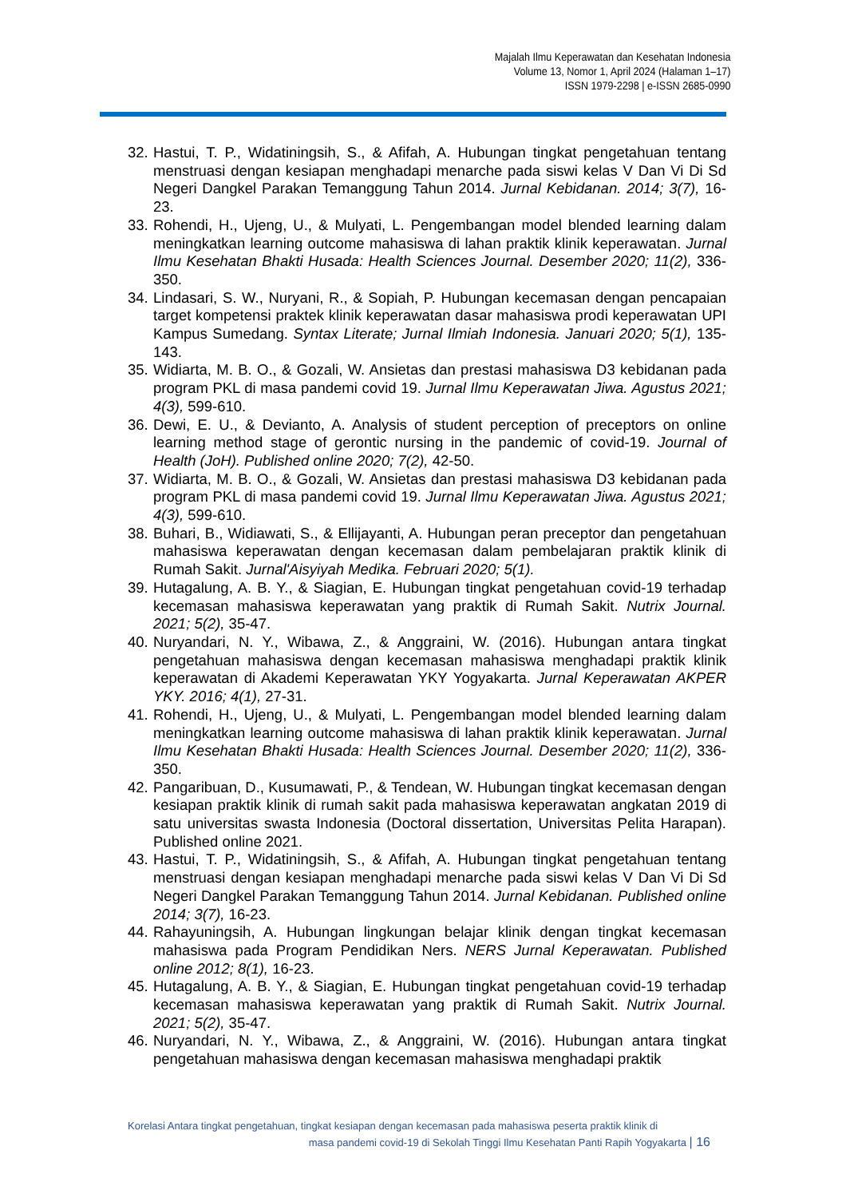Majalah Ilmu Keperawatan dan Kesehatan Indonesia
Volume 13, Nomor 1, April 2024 (Halaman 1–17)
ISSN 1979-2298 | e-ISSN 2685-0990
32. Hastui, T. P., Widatiningsih, S., & Afifah, A. Hubungan tingkat pengetahuan tentang menstruasi dengan kesiapan menghadapi menarche pada siswi kelas V Dan Vi Di Sd Negeri Dangkel Parakan Temanggung Tahun 2014. Jurnal Kebidanan. 2014; 3(7), 16-23.
33. Rohendi, H., Ujeng, U., & Mulyati, L. Pengembangan model blended learning dalam meningkatkan learning outcome mahasiswa di lahan praktik klinik keperawatan. Jurnal Ilmu Kesehatan Bhakti Husada: Health Sciences Journal. Desember 2020; 11(2), 336-350.
34. Lindasari, S. W., Nuryani, R., & Sopiah, P. Hubungan kecemasan dengan pencapaian target kompetensi praktek klinik keperawatan dasar mahasiswa prodi keperawatan UPI Kampus Sumedang. Syntax Literate; Jurnal Ilmiah Indonesia. Januari 2020; 5(1), 135-143.
35. Widiarta, M. B. O., & Gozali, W. Ansietas dan prestasi mahasiswa D3 kebidanan pada program PKL di masa pandemi covid 19. Jurnal Ilmu Keperawatan Jiwa. Agustus 2021; 4(3), 599-610.
36. Dewi, E. U., & Devianto, A. Analysis of student perception of preceptors on online learning method stage of gerontic nursing in the pandemic of covid-19. Journal of Health (JoH). Published online 2020; 7(2), 42-50.
37. Widiarta, M. B. O., & Gozali, W. Ansietas dan prestasi mahasiswa D3 kebidanan pada program PKL di masa pandemi covid 19. Jurnal Ilmu Keperawatan Jiwa. Agustus 2021; 4(3), 599-610.
38. Buhari, B., Widiawati, S., & Ellijayanti, A. Hubungan peran preceptor dan pengetahuan mahasiswa keperawatan dengan kecemasan dalam pembelajaran praktik klinik di Rumah Sakit. Jurnal'Aisyiyah Medika. Februari 2020; 5(1).
39. Hutagalung, A. B. Y., & Siagian, E. Hubungan tingkat pengetahuan covid-19 terhadap kecemasan mahasiswa keperawatan yang praktik di Rumah Sakit. Nutrix Journal. 2021; 5(2), 35-47.
40. Nuryandari, N. Y., Wibawa, Z., & Anggraini, W. (2016). Hubungan antara tingkat pengetahuan mahasiswa dengan kecemasan mahasiswa menghadapi praktik klinik keperawatan di Akademi Keperawatan YKY Yogyakarta. Jurnal Keperawatan AKPER YKY. 2016; 4(1), 27-31.
41. Rohendi, H., Ujeng, U., & Mulyati, L. Pengembangan model blended learning dalam meningkatkan learning outcome mahasiswa di lahan praktik klinik keperawatan. Jurnal Ilmu Kesehatan Bhakti Husada: Health Sciences Journal. Desember 2020; 11(2), 336-350.
42. Pangaribuan, D., Kusumawati, P., & Tendean, W. Hubungan tingkat kecemasan dengan kesiapan praktik klinik di rumah sakit pada mahasiswa keperawatan angkatan 2019 di satu universitas swasta Indonesia (Doctoral dissertation, Universitas Pelita Harapan). Published online 2021.
43. Hastui, T. P., Widatiningsih, S., & Afifah, A. Hubungan tingkat pengetahuan tentang menstruasi dengan kesiapan menghadapi menarche pada siswi kelas V Dan Vi Di Sd Negeri Dangkel Parakan Temanggung Tahun 2014. Jurnal Kebidanan. Published online 2014; 3(7), 16-23.
44. Rahayuningsih, A. Hubungan lingkungan belajar klinik dengan tingkat kecemasan mahasiswa pada Program Pendidikan Ners. NERS Jurnal Keperawatan. Published online 2012; 8(1), 16-23.
45. Hutagalung, A. B. Y., & Siagian, E. Hubungan tingkat pengetahuan covid-19 terhadap kecemasan mahasiswa keperawatan yang praktik di Rumah Sakit. Nutrix Journal. 2021; 5(2), 35-47.
46. Nuryandari, N. Y., Wibawa, Z., & Anggraini, W. (2016). Hubungan antara tingkat pengetahuan mahasiswa dengan kecemasan mahasiswa menghadapi praktik
Korelasi Antara tingkat pengetahuan, tingkat kesiapan dengan kecemasan pada mahasiswa peserta praktik klinik di
masa pandemi covid-19 di Sekolah Tinggi Ilmu Kesehatan Panti Rapih Yogyakarta | 16